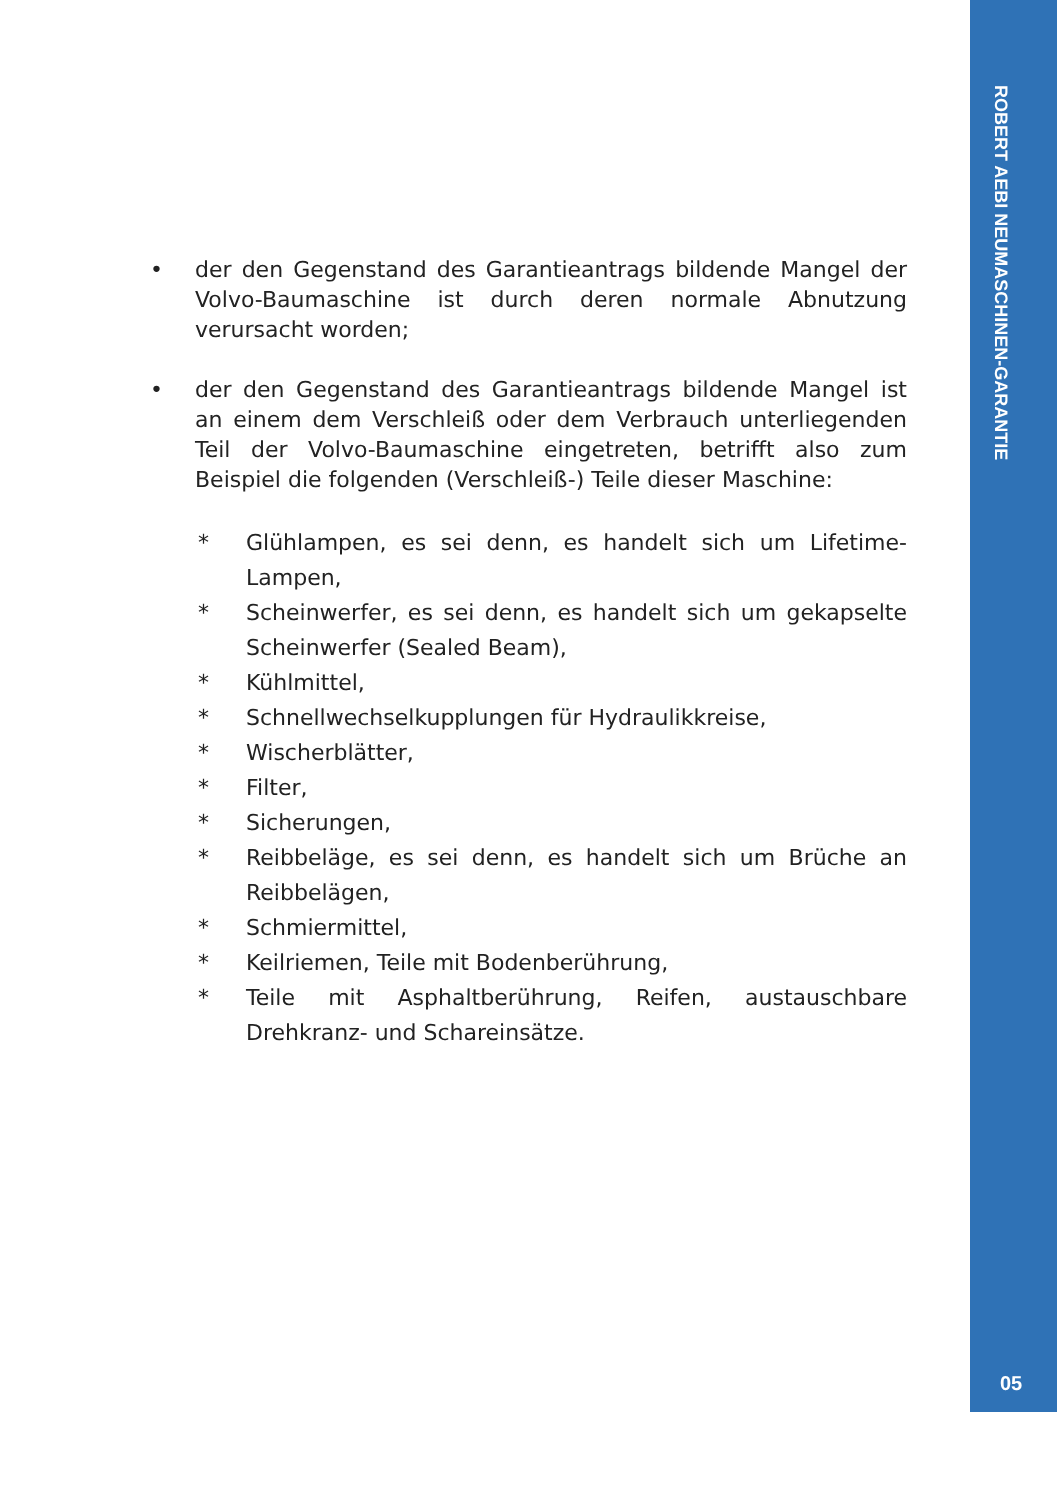ROBERT AEBI NEUMASCHINEN-GARANTIE
05
• der den Gegenstand des Garantieantrags bildende Mangel der Volvo-Baumaschine ist durch deren normale Abnutzung verursacht worden;
• der den Gegenstand des Garantieantrags bildende Mangel ist an einem dem Verschleiß oder dem Verbrauch unterliegenden Teil der Volvo-Baumaschine eingetreten, betrifft also zum Beispiel die folgenden (Verschleiß-) Teile dieser Maschine:
* Glühlampen, es sei denn, es handelt sich um Lifetime-Lampen,
* Scheinwerfer, es sei denn, es handelt sich um gekapselte Scheinwerfer (Sealed Beam),
* Kühlmittel,
* Schnellwechselkupplungen für Hydraulikkreise,
* Wischerblätter,
* Filter,
* Sicherungen,
* Reibbeläge, es sei denn, es handelt sich um Brüche an Reibbelägen,
* Schmiermittel,
* Keilriemen, Teile mit Bodenberührung,
* Teile mit Asphaltberührung, Reifen, austauschbare Drehkranz- und Schareinsätze.